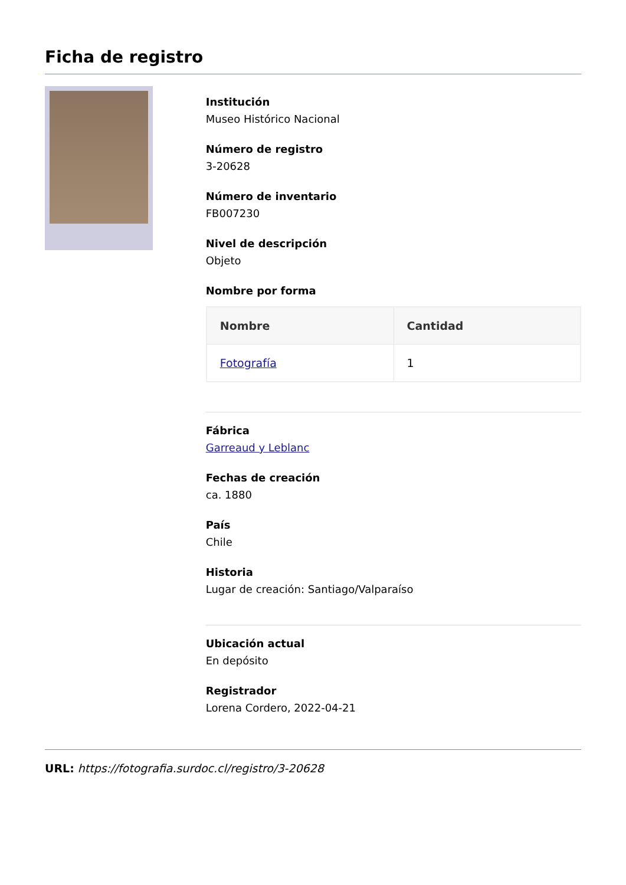Ficha de registro
Institución
Museo Histórico Nacional
Número de registro
3-20628
Número de inventario
FB007230
Nivel de descripción
Objeto
Nombre por forma
| Nombre | Cantidad |
| --- | --- |
| Fotografía | 1 |
Fábrica
Garreaud y Leblanc
Fechas de creación
ca. 1880
País
Chile
Historia
Lugar de creación: Santiago/Valparaíso
Ubicación actual
En depósito
Registrador
Lorena Cordero, 2022-04-21
URL: https://fotografia.surdoc.cl/registro/3-20628